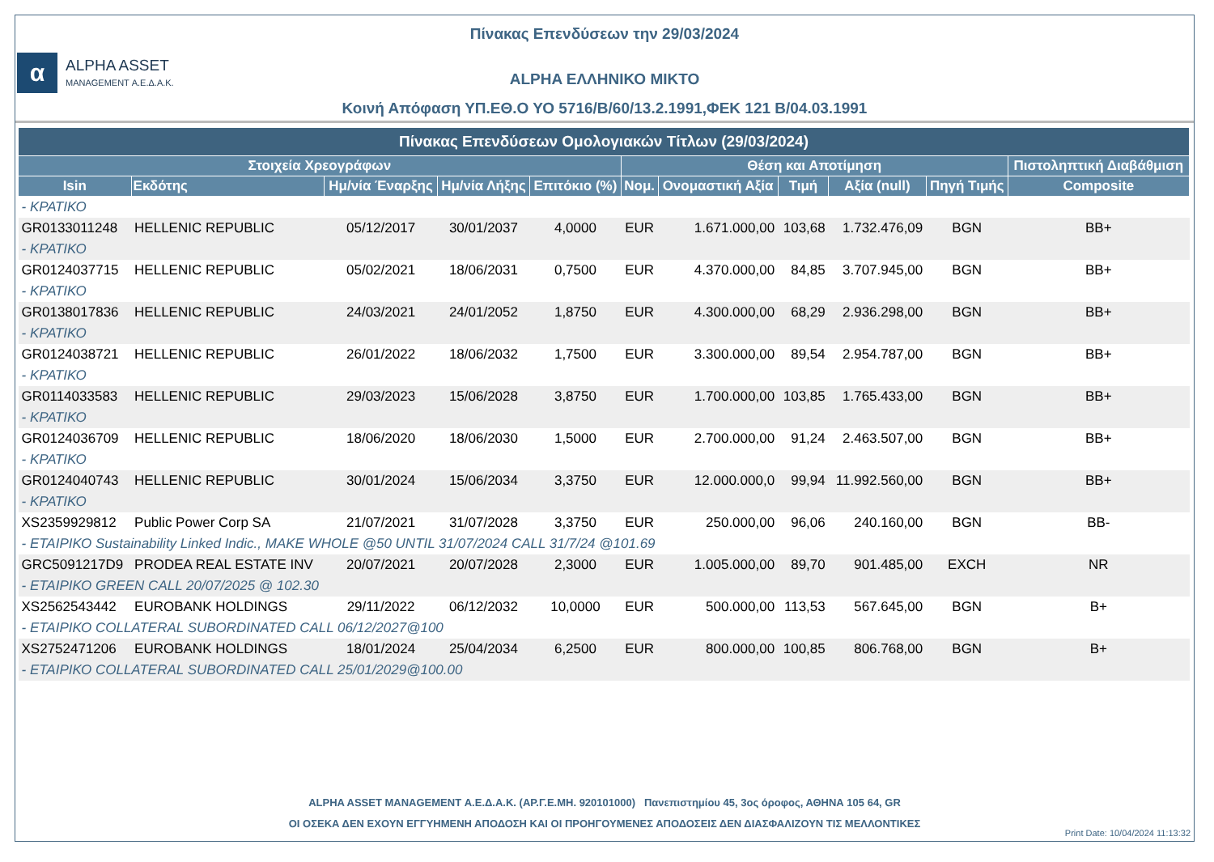Πίνακας Επενδύσεων την 29/03/2024
α
ALPHA ASSET
MANAGEMENT Α.Ε.Δ.Α.Κ.
ALPHA ΕΛΛΗΝΙΚΟ ΜΙΚΤΟ
Κοινή Απόφαση ΥΠ.ΕΘ.Ο ΥΟ 5716/Β/60/13.2.1991,ΦΕΚ 121 Β/04.03.1991
| Πίνακας Επενδύσεων Ομολογιακών Τίτλων (29/03/2024) | | | | | | | | | | |
| --- | --- | --- | --- | --- | --- | --- | --- | --- | --- | --- |
| Στοιχεία Χρεογράφων | | | | | Θέση και Αποτίμηση | | | | | Πιστοληπτική Διαβάθμιση |
| Isin | Εκδότης | Ημ/νία Έναρξης | Ημ/νία Λήξης | Επιτόκιο (%) | Νομ. | Ονομαστική Αξία | Τιμή | Αξία (null) | Πηγή Τιμής | Composite |
| - ΚΡΑΤΙΚΟ | | | | | | | | | | |
| GR0133011248 | HELLENIC REPUBLIC | 05/12/2017 | 30/01/2037 | 4,0000 | EUR | 1.671.000,00 | 103,68 | 1.732.476,09 | BGN | BB+ |
| - ΚΡΑΤΙΚΟ | | | | | | | | | | |
| GR0124037715 | HELLENIC REPUBLIC | 05/02/2021 | 18/06/2031 | 0,7500 | EUR | 4.370.000,00 | 84,85 | 3.707.945,00 | BGN | BB+ |
| - ΚΡΑΤΙΚΟ | | | | | | | | | | |
| GR0138017836 | HELLENIC REPUBLIC | 24/03/2021 | 24/01/2052 | 1,8750 | EUR | 4.300.000,00 | 68,29 | 2.936.298,00 | BGN | BB+ |
| - ΚΡΑΤΙΚΟ | | | | | | | | | | |
| GR0124038721 | HELLENIC REPUBLIC | 26/01/2022 | 18/06/2032 | 1,7500 | EUR | 3.300.000,00 | 89,54 | 2.954.787,00 | BGN | BB+ |
| - ΚΡΑΤΙΚΟ | | | | | | | | | | |
| GR0114033583 | HELLENIC REPUBLIC | 29/03/2023 | 15/06/2028 | 3,8750 | EUR | 1.700.000,00 | 103,85 | 1.765.433,00 | BGN | BB+ |
| - ΚΡΑΤΙΚΟ | | | | | | | | | | |
| GR0124036709 | HELLENIC REPUBLIC | 18/06/2020 | 18/06/2030 | 1,5000 | EUR | 2.700.000,00 | 91,24 | 2.463.507,00 | BGN | BB+ |
| - ΚΡΑΤΙΚΟ | | | | | | | | | | |
| GR0124040743 | HELLENIC REPUBLIC | 30/01/2024 | 15/06/2034 | 3,3750 | EUR | 12.000.000,0 | 99,94 | 11.992.560,00 | BGN | BB+ |
| - ΚΡΑΤΙΚΟ | | | | | | | | | | |
| XS2359929812 | Public Power Corp SA | 21/07/2021 | 31/07/2028 | 3,3750 | EUR | 250.000,00 | 96,06 | 240.160,00 | BGN | BB- |
| - ΕΤΑΙΡΙΚΟ Sustainability Linked Indic., MAKE WHOLE @50 UNTIL 31/07/2024 CALL 31/7/24 @101.69 | | | | | | | | | | |
| GRC5091217D9 | PRODEA REAL ESTATE INV | 20/07/2021 | 20/07/2028 | 2,3000 | EUR | 1.005.000,00 | 89,70 | 901.485,00 | EXCH | NR |
| - ΕΤΑΙΡΙΚΟ GREEN CALL 20/07/2025 @ 102.30 | | | | | | | | | | |
| XS2562543442 | EUROBANK HOLDINGS | 29/11/2022 | 06/12/2032 | 10,0000 | EUR | 500.000,00 | 113,53 | 567.645,00 | BGN | B+ |
| - ΕΤΑΙΡΙΚΟ COLLATERAL SUBORDINATED CALL 06/12/2027@100 | | | | | | | | | | |
| XS2752471206 | EUROBANK HOLDINGS | 18/01/2024 | 25/04/2034 | 6,2500 | EUR | 800.000,00 | 100,85 | 806.768,00 | BGN | B+ |
| - ΕΤΑΙΡΙΚΟ COLLATERAL SUBORDINATED CALL 25/01/2029@100.00 | | | | | | | | | | |
ALPHA ASSET MANAGEMENT Α.Ε.Δ.Α.Κ. (ΑΡ.Γ.Ε.ΜΗ. 920101000) Πανεπιστημίου 45, 3ος όροφος, ΑΘΗΝΑ 105 64, GR
ΟΙ ΟΣΕΚΑ ΔΕΝ ΕΧΟΥΝ ΕΓΓΥΗΜΕΝΗ ΑΠΟΔΟΣΗ ΚΑΙ ΟΙ ΠΡΟΗΓΟΥΜΕΝΕΣ ΑΠΟΔΟΣΕΙΣ ΔΕΝ ΔΙΑΣΦΑΛΙΖΟΥΝ ΤΙΣ ΜΕΛΛΟΝΤΙΚΕΣ
Print Date: 10/04/2024 11:13:32